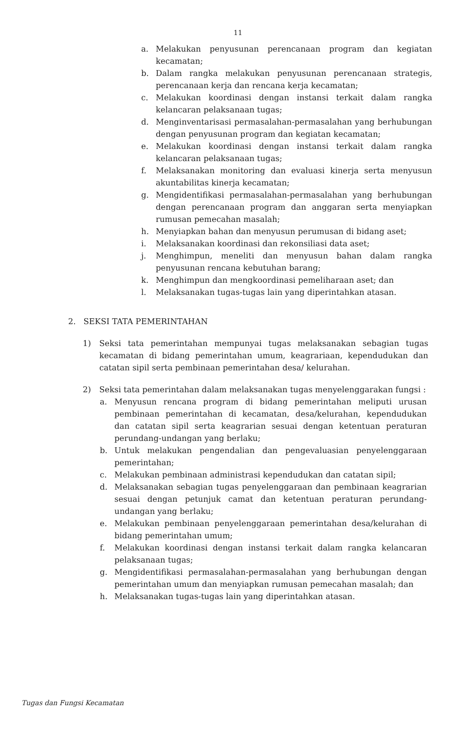11
a. Melakukan penyusunan perencanaan program dan kegiatan kecamatan;
b. Dalam rangka melakukan penyusunan perencanaan strategis, perencanaan kerja dan rencana kerja kecamatan;
c. Melakukan koordinasi dengan instansi terkait dalam rangka kelancaran pelaksanaan tugas;
d. Menginventarisasi permasalahan-permasalahan yang berhubungan dengan penyusunan program dan kegiatan kecamatan;
e. Melakukan koordinasi dengan instansi terkait dalam rangka kelancaran pelaksanaan tugas;
f. Melaksanakan monitoring dan evaluasi kinerja serta menyusun akuntabilitas kinerja kecamatan;
g. Mengidentifikasi permasalahan-permasalahan yang berhubungan dengan perencanaan program dan anggaran serta menyiapkan rumusan pemecahan masalah;
h. Menyiapkan bahan dan menyusun perumusan di bidang aset;
i. Melaksanakan koordinasi dan rekonsiliasi data aset;
j. Menghimpun, meneliti dan menyusun bahan dalam rangka penyusunan rencana kebutuhan barang;
k. Menghimpun dan mengkoordinasi pemeliharaan aset; dan
l. Melaksanakan tugas-tugas lain yang diperintahkan atasan.
2. SEKSI TATA PEMERINTAHAN
1) Seksi tata pemerintahan mempunyai tugas melaksanakan sebagian tugas kecamatan di bidang pemerintahan umum, keagrariaan, kependudukan dan catatan sipil serta pembinaan pemerintahan desa/ kelurahan.
2) Seksi tata pemerintahan dalam melaksanakan tugas menyelenggarakan fungsi :
a. Menyusun rencana program di bidang pemerintahan meliputi urusan pembinaan pemerintahan di kecamatan, desa/kelurahan, kependudukan dan catatan sipil serta keagrarian sesuai dengan ketentuan peraturan perundang-undangan yang berlaku;
b. Untuk melakukan pengendalian dan pengevaluasian penyelenggaraan pemerintahan;
c. Melakukan pembinaan administrasi kependudukan dan catatan sipil;
d. Melaksanakan sebagian tugas penyelenggaraan dan pembinaan keagrarian sesuai dengan petunjuk camat dan ketentuan peraturan perundang-undangan yang berlaku;
e. Melakukan pembinaan penyelenggaraan pemerintahan desa/kelurahan di bidang pemerintahan umum;
f. Melakukan koordinasi dengan instansi terkait dalam rangka kelancaran pelaksanaan tugas;
g. Mengidentifikasi permasalahan-permasalahan yang berhubungan dengan pemerintahan umum dan menyiapkan rumusan pemecahan masalah; dan
h. Melaksanakan tugas-tugas lain yang diperintahkan atasan.
Tugas dan Fungsi Kecamatan